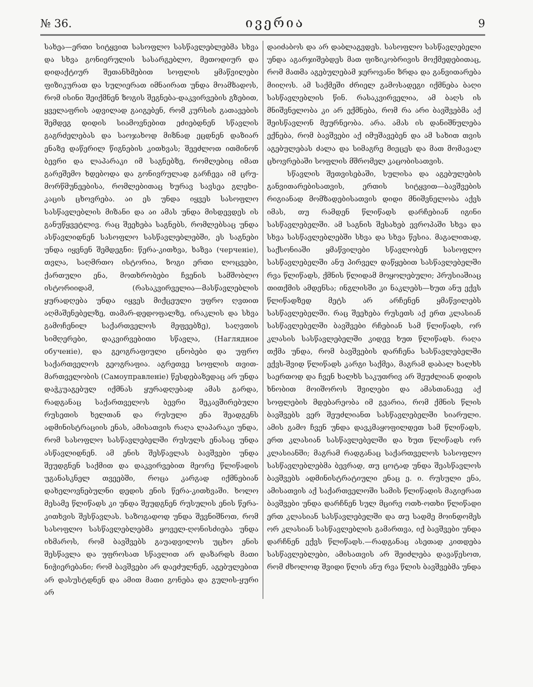№ 36. ივერია 9
სახეა—ერთი სიტყვით სასოფლო სასწავლებლებმა სხვა და სხვა გონიერულის სასარგებლო, მეთოდიურ და დიდაქტიურ შეთანხმებით სოფლის ყმაწვილები ფიზიკურათ და სულიერათ იმნაირათ უნდა მოამზადოს, რომ ისინი შეიქმნენ ზოგის შეგნება-დაკვირვების გზებით, ყველაფრის ადვილად გაიგებენ, რომ კურსის გათავების შემდეგ დიდის სიამოვნებით ეძიებდნენ სწავლის გაგრძელებას და საოჯახოდ მიზნად ეცდნენ დაზიარ ენაზე დაწერილ წიგნების კითხვას; შეეძლოთ ითმინონ ბევრი და ლაპარაკი იმ საგნებზე, რომლებიც იმათ გარეშემო ხდებოდა და გონივრულად გარჩევა იმ ცრუ-მორწმუნეებისა, რომლებითაც ხურავ სავსეა გლეხი-კაცის ცხოვრება. აი ეს უნდა იყვეს სასოფლო სასწავლებლის მიზანი და აი ამას უნდა მისდევდეს ის განუწყვეტლივ. რაც შეეხება საგნებს, რომლებსაც უნდა ასწავლიდნენ სასოფლო სასწავლებლებში, ეს საგნები უნდა იყვნენ შემდეგნი: წერა-კითხვა, ხაზვა (черченіе), თვლა, საღმრთო ისტორია, ზოგი ერთი ლოცვები, ქართული ენა, მოთხრობები ჩვენის სამშობლო ისტორიიდამ, (რასაკვირველია—მასწავლებლის ყურადღება უნდა იყვეს მიქცეული უფრო ღვთით აღმაშენებელზე, თამარ-დედოფალზე, ირაკლის და სხვა გამოჩენილ საქართველოს მეფეებზე), საღვთის სიმღერები, დაკვირვებითი სწავლა, (Наглядное обученіе), და გეოგრაფიული ცნობები და უფრო საქართველოს გეოგრაფია. აგრეთვე სოფლის თვით-მართველობის (Самоуправленіе) წესდებაზედაც არ უნდა დაჭკუაგებულ იქმნას ყურადღებად ამას გარდა, რადგანაც საქართველოს ბევრი შეკავშირებული რუსეთის ხელთან და რუსული ენა შეადგენს ადმინისტრაციის ენას, ამისათვის რაღა ლაპარაკი უნდა, რომ სასოფლო სასწავლებელში რუსულს ენასაც უნდა ასწავლიდნენ. ამ ენის შესწავლას ბავშვები უნდა შეუდგნენ საქმით და დაკვირვებით მეორე წლიწადის უგანასკნელ თვეებში, როცა კარგად იქმნებიან დახელოვნებულნი დედის ენის წერა-კითხვაში. ხოლო მესამე წლიწადს კი უნდა შეუდგნენ რუსულის ენის წერა-კითხვის შესწავლას. საზოგადოდ უნდა შევნიშნოთ, რომ სასოფლო სასწავლებლებმა ყოველ-ღონისძიება უნდა იხმაროს, რომ ბავშვებს გაუადვილოს უცხო ენის შესწავლა და უფროსათ სწავლით არ დაზარდს მათი ნიჭიერებანი; რომ ბავშვები არ დაეძულნენ, აგებულებით არ დასუსტდნენ და ამით მათი გონება და გულის-ყური არ
დაიძაბოს და არ დაბლაგვდეს. სასოფლო სასწავლებელი უნდა აგარჯიშებდეს მათ ფიზიკობრივის მოქმედებითაც, რომ მათმა აგებულებამ ჯეროვანი ზრდა და განვითარება მიიღოს. ამ საქმეში ძრიელ გამოსადეგი იქმნება ბაღი სასწავლებლის წინ. რასაკვირველია, ამ ბაღს ის მნიშვნელობა კი არ ექმნება, რომ რა არი ბავშვებმა აქ შეისწავლონ მეურნეობა. არა. ამას ის დანიშნულება ექნება, რომ ბავშვები აქ იმუშავებენ და ამ სახით თვის აგებულებას ძალა და სიმაგრე მიეცეს და მათ მომავალ ცხოვრებაში სოფლის მშრომელ კაცობისათვის.
სწავლის შეთვისებაში, სულისა და აგებულების განვითარებისათვის, ერთის სიტყვით—ბავშვების რიგიანად მომზადებისათვის დიდი მნიშვნელობა აქვს იმას, თუ რამდენ წლიწადს დარჩებიან იგინი სასწავლებელში. ამ საგნის შესახებ ევროპაში სხვა და სხვა სასწავლებლებში სხვა და სხვა წესია. მაგალითად, საქსონიაში ყმაწვილები სწავლობენ სასოფლო სასწავლებელში ანუ პირველ დაწყებით სასწავლებელში რვა წლიწადს, ქმნის წლიდამ მოყოლებული; პრუსიაშიაც თითქმის ამდენსა; ინგლისში კი ნაკლებს—ხუთ ანუ ექვს წლიწადზედ მეტს არ არჩენენ ყმაწვილებს სასწავლებელში. რაც შეეხება რუსეთს აქ ერთ კლასიან სასწავლებელში ბავშვები რჩებიან სამ წლიწადს, ორ კლასის სასწავლებელში კიდევ ხუთ წლიწადს. რაღა თქმა უნდა, რომ ბავშვების დარჩენა სასწავლებელში ექვს-შვიდ წლიწადს კარგი საქმეა, მაგრამ დაბალ ხალხს საერთოდ და ჩვენ ხალხს საკუთრივ არ შეუძლიან დიდის ხნობით მოიშოროს შვილები და ამასთანავე აქ სოფლების მდებარეობა იმ გვარია, რომ ქმნის წლის ბავშვებს ვერ შეუძლიანთ სასწავლებელში სიარული. ამის გამო ჩვენ უნდა დავკმაყოფილდეთ სამ წლიწადს, ერთ კლასიან სასწავლებელში და ხუთ წლიწადს ორ კლასიანში; მაგრამ რადგანაც საქართველოს სასოფლო სასწავლებლებმა ბევრად, თუ ცოტად უნდა შეასწავლოს ბავშვებს ადმინისტრატიული ენაც ე. ი. რუსული ენა, ამისათვის აქ საქართველოში სამის წლიწადის მაგიერათ ბავშვები უნდა დარჩნენ სულ მცირე ოთხ-ოთხი წლიწადი ერთ კლასიან სასწავლებელში და თუ სადმე მოინდომეს ორ კლასიან სასწავლებლის გამართვა, იქ ბავშვები უნდა დარჩნენ ექვს წლიწადს.—რადგანაც ასეთად კითდება სასწავლებლები, ამისათვის არ შეიძლება დავაწესოთ, რომ ძხოლოდ შვიდი წლის ანუ რვა წლის ბავშვებმა უნდა